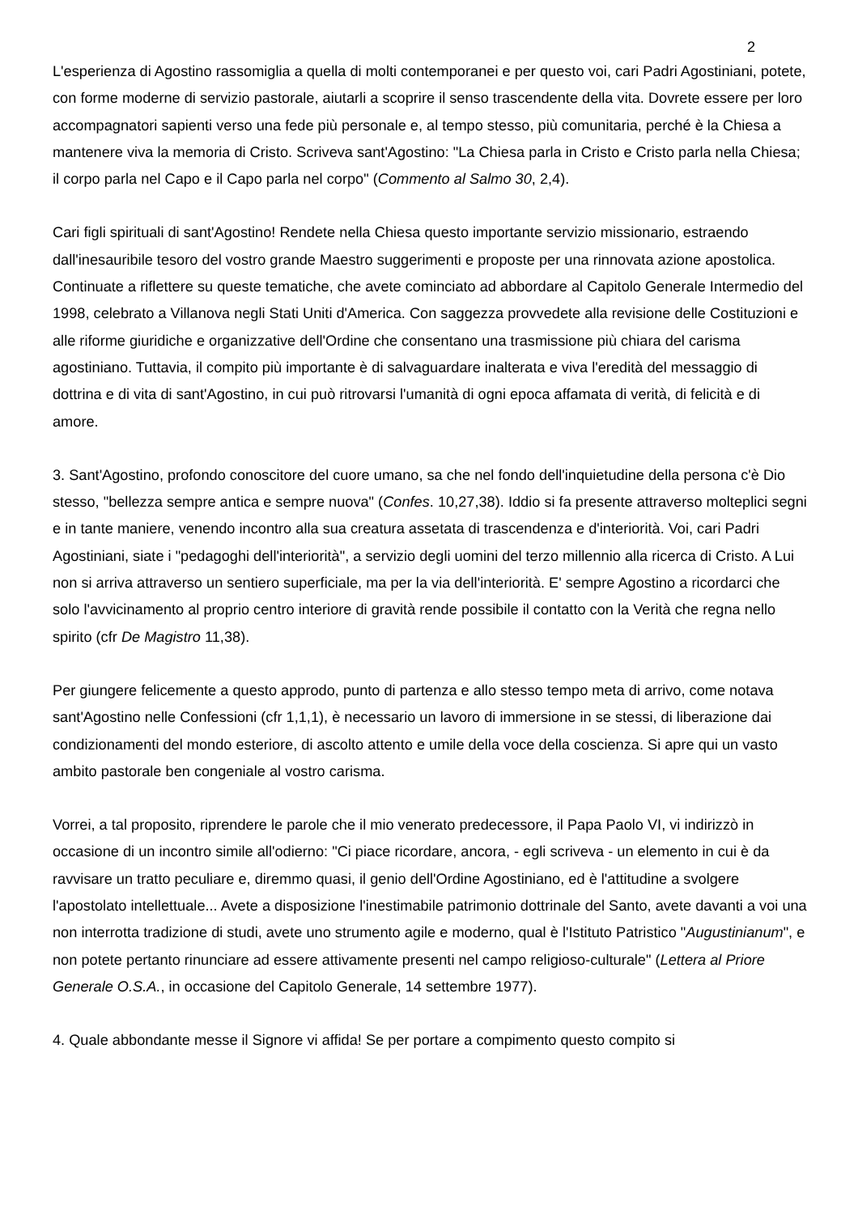2
L'esperienza di Agostino rassomiglia a quella di molti contemporanei e per questo voi, cari Padri Agostiniani, potete, con forme moderne di servizio pastorale, aiutarli a scoprire il senso trascendente della vita. Dovrete essere per loro accompagnatori sapienti verso una fede più personale e, al tempo stesso, più comunitaria, perché è la Chiesa a mantenere viva la memoria di Cristo. Scriveva sant'Agostino: "La Chiesa parla in Cristo e Cristo parla nella Chiesa; il corpo parla nel Capo e il Capo parla nel corpo" (Commento al Salmo 30, 2,4).
Cari figli spirituali di sant'Agostino! Rendete nella Chiesa questo importante servizio missionario, estraendo dall'inesauribile tesoro del vostro grande Maestro suggerimenti e proposte per una rinnovata azione apostolica. Continuate a riflettere su queste tematiche, che avete cominciato ad abbordare al Capitolo Generale Intermedio del 1998, celebrato a Villanova negli Stati Uniti d'America. Con saggezza provvedete alla revisione delle Costituzioni e alle riforme giuridiche e organizzative dell'Ordine che consentano una trasmissione più chiara del carisma agostiniano. Tuttavia, il compito più importante è di salvaguardare inalterata e viva l'eredità del messaggio di dottrina e di vita di sant'Agostino, in cui può ritrovarsi l'umanità di ogni epoca affamata di verità, di felicità e di amore.
3. Sant'Agostino, profondo conoscitore del cuore umano, sa che nel fondo dell'inquietudine della persona c'è Dio stesso, "bellezza sempre antica e sempre nuova" (Confes. 10,27,38). Iddio si fa presente attraverso molteplici segni e in tante maniere, venendo incontro alla sua creatura assetata di trascendenza e d'interiorità. Voi, cari Padri Agostiniani, siate i "pedagoghi dell'interiorità", a servizio degli uomini del terzo millennio alla ricerca di Cristo. A Lui non si arriva attraverso un sentiero superficiale, ma per la via dell'interiorità. E' sempre Agostino a ricordarci che solo l'avvicinamento al proprio centro interiore di gravità rende possibile il contatto con la Verità che regna nello spirito (cfr De Magistro 11,38).
Per giungere felicemente a questo approdo, punto di partenza e allo stesso tempo meta di arrivo, come notava sant'Agostino nelle Confessioni (cfr 1,1,1), è necessario un lavoro di immersione in se stessi, di liberazione dai condizionamenti del mondo esteriore, di ascolto attento e umile della voce della coscienza. Si apre qui un vasto ambito pastorale ben congeniale al vostro carisma.
Vorrei, a tal proposito, riprendere le parole che il mio venerato predecessore, il Papa Paolo VI, vi indirizzò in occasione di un incontro simile all'odierno: "Ci piace ricordare, ancora, - egli scriveva - un elemento in cui è da ravvisare un tratto peculiare e, diremmo quasi, il genio dell'Ordine Agostiniano, ed è l'attitudine a svolgere l'apostolato intellettuale... Avete a disposizione l'inestimabile patrimonio dottrinale del Santo, avete davanti a voi una non interrotta tradizione di studi, avete uno strumento agile e moderno, qual è l'Istituto Patristico "Augustinianum", e non potete pertanto rinunciare ad essere attivamente presenti nel campo religioso-culturale" (Lettera al Priore Generale O.S.A., in occasione del Capitolo Generale, 14 settembre 1977).
4. Quale abbondante messe il Signore vi affida! Se per portare a compimento questo compito si